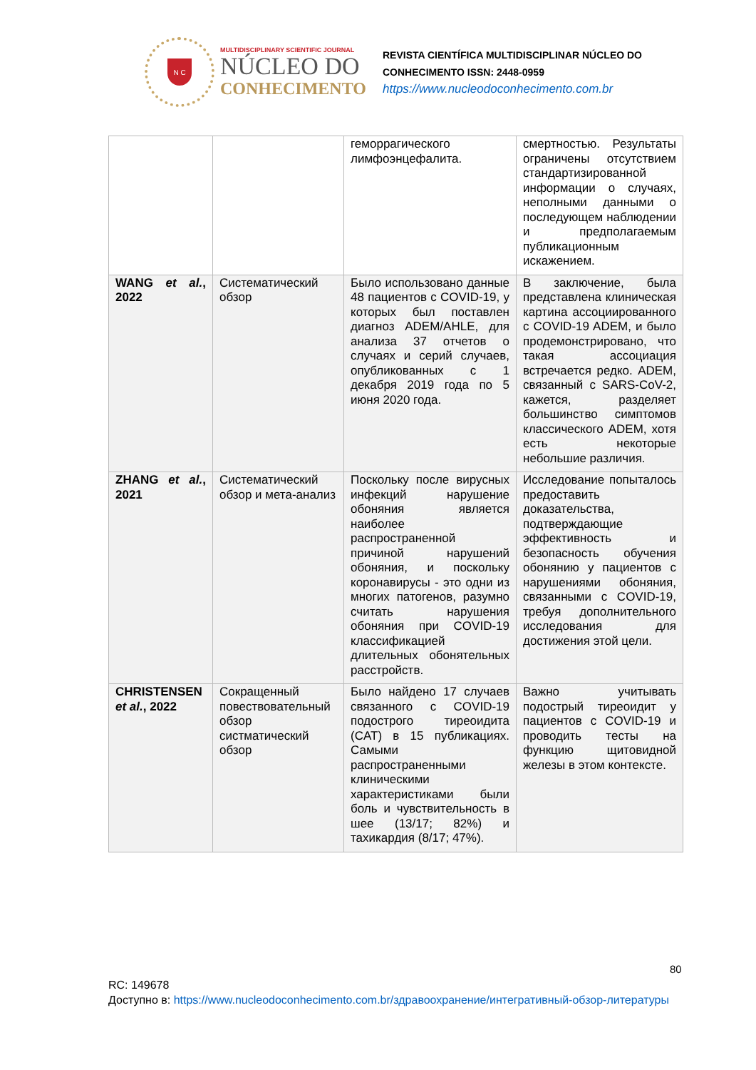N C
MULTIDISCIPLINARY SCIENTIFIC JOURNAL
NÚCLEO DO
CONHECIMENTO
REVISTA CIENTÍFICA MULTIDISCIPLINAR NÚCLEO DO
CONHECIMENTO ISSN: 2448-0959
https://www.nucleodoconhecimento.com.br
| | | геморрагического лимфоэнцефалита. | смертностью. Результаты ограничены отсутствием стандартизированной информации о случаях, неполными данными о последующем наблюдении и предполагаемым публикационным искажением. |
| WANG et al. , 2022 | Систематический обзор | Было использовано данные 48 пациентов с COVID-19, у которых был поставлен диагноз ADEM/AHLE, для анализа 37 отчетов о случаях и серий случаев, опубликованных с 1 декабря 2019 года по 5 июня 2020 года. | В заключение, была представлена клиническая картина ассоциированного с COVID-19 ADEM, и было продемонстрировано, что такая ассоциация встречается редко. ADEM, связанный с SARS-CoV-2, кажется, разделяет большинство симптомов классического ADEM, хотя есть некоторые небольшие различия. |
| ZHANG et al. , 2021 | Систематический обзор и мета-анализ | Поскольку после вирусных инфекций нарушение обоняния является наиболее распространенной причиной нарушений обоняния, и поскольку коронавирусы - это одни из многих патогенов, разумно считать нарушения обоняния при COVID-19 классификацией длительных обонятельных расстройств. | Исследование попыталось предоставить доказательства, подтверждающие эффективность и безопасность обучения обонянию у пациентов с нарушениями обоняния, связанными с COVID-19, требуя дополнительного исследования для достижения этой цели. |
| CHRISTENSEN et al. , 2022 | Сокращенный повествовательный обзор систматический обзор | Было найдено 17 случаев связанного с COVID-19 подострого тиреоидита (CAT) в 15 публикациях. Самыми распространенными клиническими характеристиками были боль и чувствительность в шее (13/17; 82%) и тахикардия (8/17; 47%). | Важно учитывать подострый тиреоидит у пациентов с COVID-19 и проводить тесты на функцию щитовидной железы в этом контексте. |
80
RC: 149678
Доступно в: https://www.nucleodoconhecimento.com.br/здравоохранение/интегративный-обзор-литературы